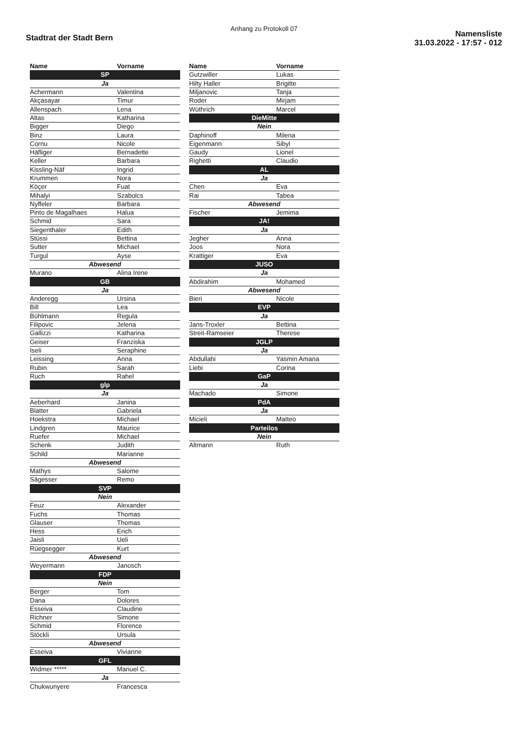Anhang zu Protokoll 07
Stadtrat der Stadt Bern
Namensliste
31.03.2022 - 17:57 - 012
| Name | Vorname |
| --- | --- |
| SP | |
| Ja | |
| Achermann | Valentina |
| Akçasayar | Timur |
| Allenspach | Lena |
| Altas | Katharina |
| Bigger | Diego |
| Binz | Laura |
| Cornu | Nicole |
| Häfliger | Bernadette |
| Keller | Barbara |
| Kissling-Näf | Ingrid |
| Krummen | Nora |
| Köçer | Fuat |
| Mihalyi | Szabolcs |
| Nyffeler | Barbara |
| Pinto de Magalhaes | Halua |
| Schmid | Sara |
| Siegenthaler | Edith |
| Stüssi | Bettina |
| Sutter | Michael |
| Turgul | Ayse |
| Abwesend | |
| Murano | Alina Irene |
| GB | |
| Ja | |
| Anderegg | Ursina |
| Bill | Lea |
| Bühlmann | Regula |
| Filipovic | Jelena |
| Gallizzi | Katharina |
| Geiser | Franziska |
| Iseli | Seraphine |
| Leissing | Anna |
| Rubin | Sarah |
| Ruch | Rahel |
| glp | |
| Ja | |
| Aeberhard | Janina |
| Blatter | Gabriela |
| Hoekstra | Michael |
| Lindgren | Maurice |
| Ruefer | Michael |
| Schenk | Judith |
| Schild | Marianne |
| Abwesend | |
| Mathys | Salome |
| Sägesser | Remo |
| SVP | |
| Nein | |
| Feuz | Alexander |
| Fuchs | Thomas |
| Glauser | Thomas |
| Hess | Erich |
| Jaisli | Ueli |
| Rüegsegger | Kurt |
| Abwesend | |
| Weyermann | Janosch |
| FDP | |
| Nein | |
| Berger | Tom |
| Dana | Dolores |
| Esseiva | Claudine |
| Richner | Simone |
| Schmid | Florence |
| Stöckli | Ursula |
| Abwesend | |
| Esseiva | Vivianne |
| GFL | |
| Widmer ***** | Manuel C. |
| Ja | |
| Chukwunyere | Francesca |
| Name | Vorname |
| --- | --- |
| Gutzwiller | Lukas |
| Hilty Haller | Brigitte |
| Miljanovic | Tanja |
| Roder | Mirjam |
| Wüthrich | Marcel |
| DieMitte | |
| Nein | |
| Daphinoff | Milena |
| Eigenmann | Sibyl |
| Gaudy | Lionel |
| Righetti | Claudio |
| AL | |
| Ja | |
| Chen | Eva |
| Rai | Tabea |
| Abwesend | |
| Fischer | Jemima |
| JA! | |
| Ja | |
| Jegher | Anna |
| Joos | Nora |
| Krattiger | Eva |
| JUSO | |
| Ja | |
| Abdirahim | Mohamed |
| Abwesend | |
| Bieri | Nicole |
| EVP | |
| Ja | |
| Jans-Troxler | Bettina |
| Streit-Ramseier | Therese |
| JGLP | |
| Ja | |
| Abdullahi | Yasmin Amana |
| Liebi | Corina |
| GaP | |
| Ja | |
| Machado | Simone |
| PdA | |
| Ja | |
| Micieli | Matteo |
| Parteilos | |
| Nein | |
| Altmann | Ruth |